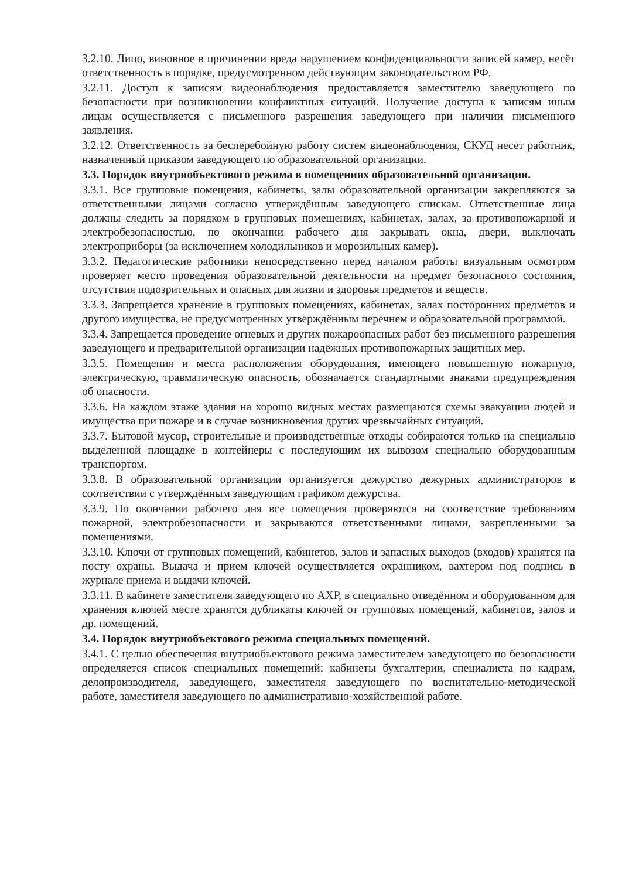3.2.10. Лицо, виновное в причинении вреда нарушением конфиденциальности записей камер, несёт ответственность в порядке, предусмотренном действующим законодательством РФ.
3.2.11. Доступ к записям видеонаблюдения предоставляется заместителю заведующего по безопасности при возникновении конфликтных ситуаций. Получение доступа к записям иным лицам осуществляется с письменного разрешения заведующего при наличии письменного заявления.
3.2.12. Ответственность за бесперебойную работу систем видеонаблюдения, СКУД несет работник, назначенный приказом заведующего по образовательной организации.
3.3. Порядок внутриобъектового режима в помещениях образовательной организации.
3.3.1. Все групповые помещения, кабинеты, залы образовательной организации закрепляются за ответственными лицами согласно утверждённым заведующего спискам. Ответственные лица должны следить за порядком в групповых помещениях, кабинетах, залах, за противопожарной и электробезопасностью, по окончании рабочего дня закрывать окна, двери, выключать электроприборы (за исключением холодильников и морозильных камер).
3.3.2. Педагогические работники непосредственно перед началом работы визуальным осмотром проверяет место проведения образовательной деятельности на предмет безопасного состояния, отсутствия подозрительных и опасных для жизни и здоровья предметов и веществ.
3.3.3. Запрещается хранение в групповых помещениях, кабинетах, залах посторонних предметов и другого имущества, не предусмотренных утверждённым перечнем и образовательной программой.
3.3.4. Запрещается проведение огневых и других пожароопасных работ без письменного разрешения заведующего и предварительной организации надёжных противопожарных защитных мер.
3.3.5. Помещения и места расположения оборудования, имеющего повышенную пожарную, электрическую, травматическую опасность, обозначается стандартными знаками предупреждения об опасности.
3.3.6. На каждом этаже здания на хорошо видных местах размещаются схемы эвакуации людей и имущества при пожаре и в случае возникновения других чрезвычайных ситуаций.
3.3.7. Бытовой мусор, строительные и производственные отходы собираются только на специально выделенной площадке в контейнеры с последующим их вывозом специально оборудованным транспортом.
3.3.8. В образовательной организации организуется дежурство дежурных администраторов в соответствии с утверждённым заведующим графиком дежурства.
3.3.9. По окончании рабочего дня все помещения проверяются на соответствие требованиям пожарной, электробезопасности и закрываются ответственными лицами, закрепленными за помещениями.
3.3.10. Ключи от групповых помещений, кабинетов, залов и запасных выходов (входов) хранятся на посту охраны. Выдача и прием ключей осуществляется охранником, вахтером под подпись в журнале приема и выдачи ключей.
3.3.11. В кабинете заместителя заведующего по АХР, в специально отведённом и оборудованном для хранения ключей месте хранятся дубликаты ключей от групповых помещений, кабинетов, залов и др. помещений.
3.4. Порядок внутриобъектового режима специальных помещений.
3.4.1. С целью обеспечения внутриобъектового режима заместителем заведующего по безопасности определяется список специальных помещений: кабинеты бухгалтерии, специалиста по кадрам, делопроизводителя, заведующего, заместителя заведующего по воспитательно-методической работе, заместителя заведующего по административно-хозяйственной работе.